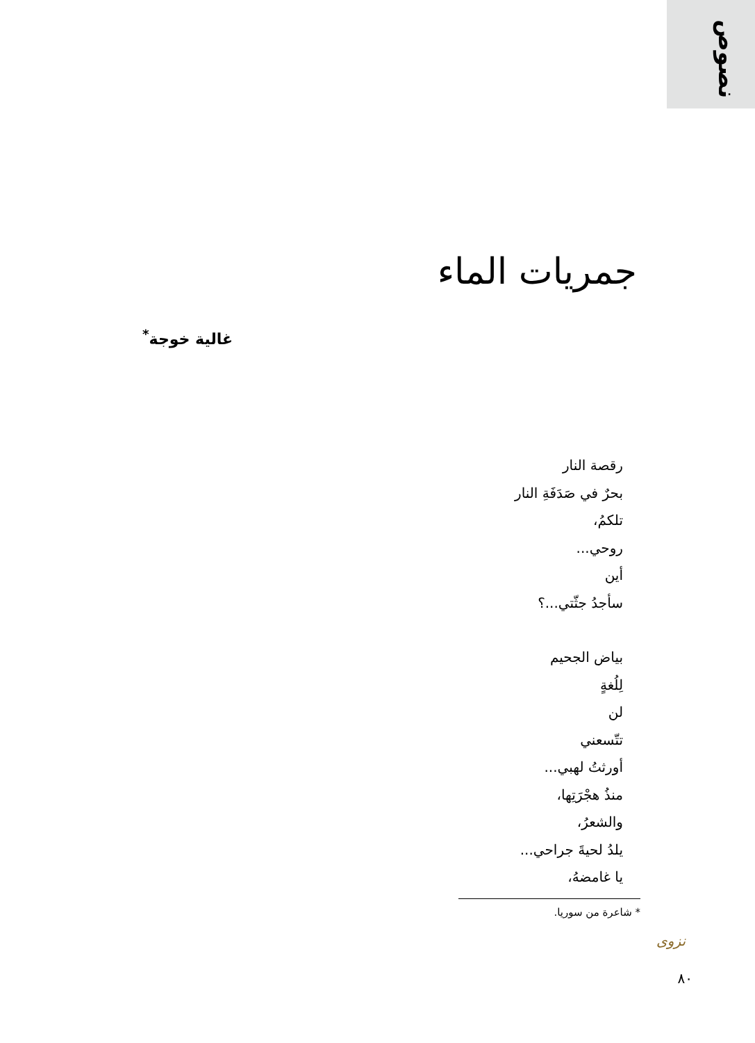نصوص
جمريات الماء
غالية خوجة<sup>*</sup>
رقصة النار
بحرٌ في صَدَفَةِ النار
تلكمُ،
روحي...
أين
سأجدُ جثّتي...؟
بياض الجحيم
لِلُغةٍ
لن
تتّسعني
أورثتُ لهبي...
منذُ هجْرَتِها،
والشعرُ،
يلدُ لحيةَ جراحي...
يا غامضهُ،
* شاعرة من سوريا.
نزوى
٨٠